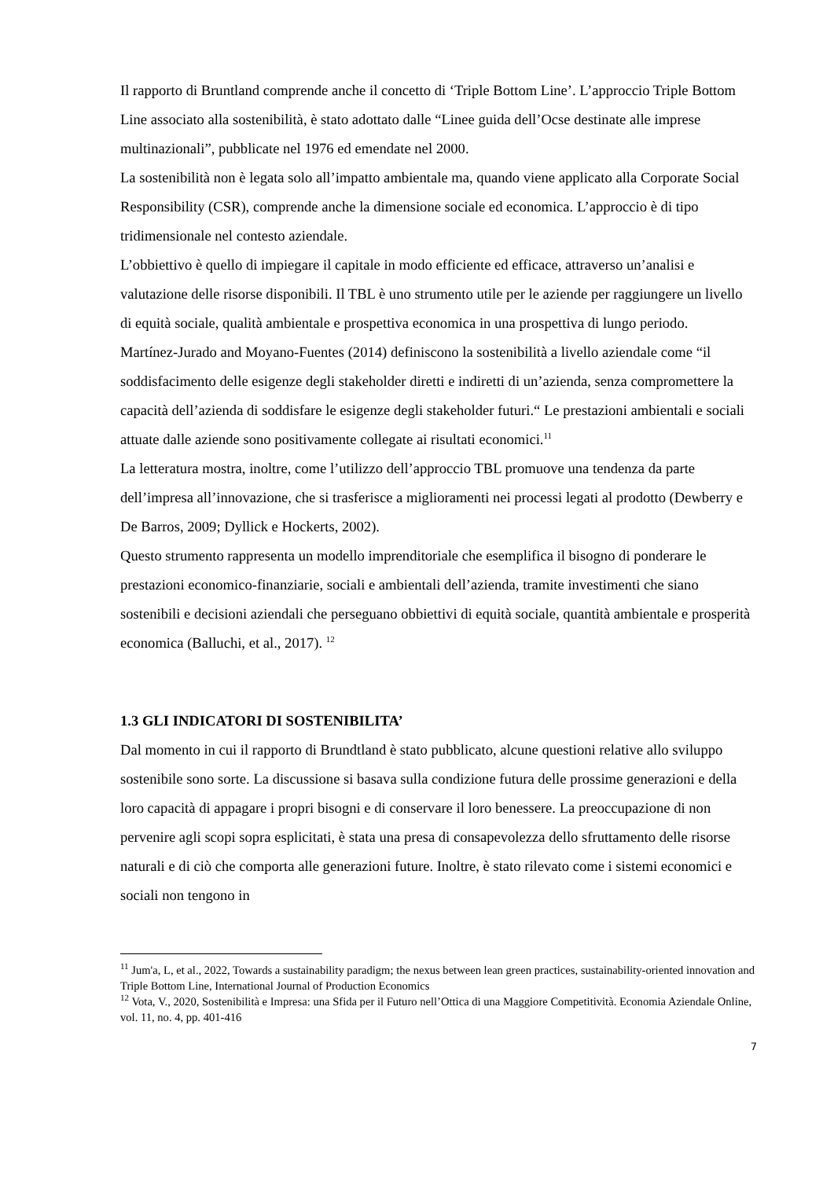Il rapporto di Bruntland comprende anche il concetto di ‘Triple Bottom Line’. L’approccio Triple Bottom Line associato alla sostenibilità, è stato adottato dalle “Linee guida dell’Ocse destinate alle imprese multinazionali”, pubblicate nel 1976 ed emendate nel 2000.
La sostenibilità non è legata solo all’impatto ambientale ma, quando viene applicato alla Corporate Social Responsibility (CSR), comprende anche la dimensione sociale ed economica. L’approccio è di tipo tridimensionale nel contesto aziendale.
L’obbiettivo è quello di impiegare il capitale in modo efficiente ed efficace, attraverso un’analisi e valutazione delle risorse disponibili. Il TBL è uno strumento utile per le aziende per raggiungere un livello di equità sociale, qualità ambientale e prospettiva economica in una prospettiva di lungo periodo.
Martínez-Jurado and Moyano-Fuentes (2014) definiscono la sostenibilità a livello aziendale come “il soddisfacimento delle esigenze degli stakeholder diretti e indiretti di un’azienda, senza compromettere la capacità dell’azienda di soddisfare le esigenze degli stakeholder futuri.“ Le prestazioni ambientali e sociali attuate dalle aziende sono positivamente collegate ai risultati economici.<sup>11</sup>
La letteratura mostra, inoltre, come l’utilizzo dell’approccio TBL promuove una tendenza da parte dell’impresa all’innovazione, che si trasferisce a miglioramenti nei processi legati al prodotto (Dewberry e De Barros, 2009; Dyllick e Hockerts, 2002).
Questo strumento rappresenta un modello imprenditoriale che esemplifica il bisogno di ponderare le prestazioni economico-finanziarie, sociali e ambientali dell’azienda, tramite investimenti che siano sostenibili e decisioni aziendali che perseguano obbiettivi di equità sociale, quantità ambientale e prosperità economica (Balluchi, et al., 2017). <sup>12</sup>
1.3 GLI INDICATORI DI SOSTENIBILITA’
Dal momento in cui il rapporto di Brundtland è stato pubblicato, alcune questioni relative allo sviluppo sostenibile sono sorte. La discussione si basava sulla condizione futura delle prossime generazioni e della loro capacità di appagare i propri bisogni e di conservare il loro benessere. La preoccupazione di non pervenire agli scopi sopra esplicitati, è stata una presa di consapevolezza dello sfruttamento delle risorse naturali e di ciò che comporta alle generazioni future. Inoltre, è stato rilevato come i sistemi economici e sociali non tengono in
<sup>11</sup> Jum'a, L, et al., 2022, Towards a sustainability paradigm; the nexus between lean green practices, sustainability-oriented innovation and Triple Bottom Line, International Journal of Production Economics
<sup>12</sup> Vota, V., 2020, Sostenibilità e Impresa: una Sfida per il Futuro nell’Ottica di una Maggiore Competitività. Economia Aziendale Online, vol. 11, no. 4, pp. 401-416
7